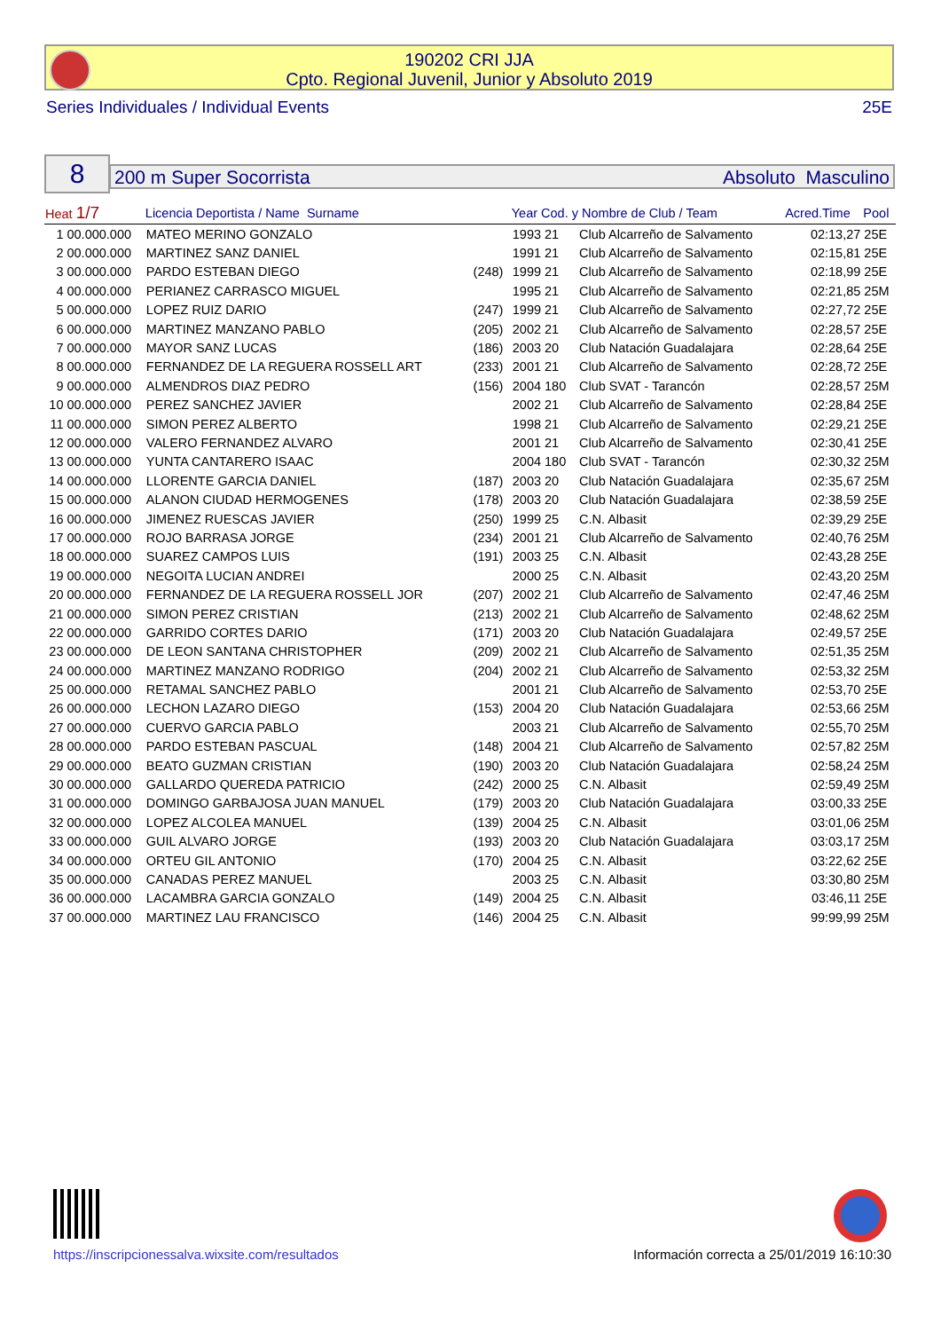190202 CRI JJA
Cpto. Regional Juvenil, Junior y Absoluto 2019
Series Individuales / Individual Events 25E
8 200 m Super Socorrista Absoluto Masculino
| Heat 1/7 | | Licencia Deportista / Name Surname | | Year Cod. y Nombre de Club / Team | | Acred.Time | Pool |
| --- | --- | --- | --- | --- | --- | --- | --- |
| 1 | 00.000.000 | MATEO MERINO GONZALO | | 1993 21 | Club Alcarreño de Salvamento | 02:13,27 | 25E |
| 2 | 00.000.000 | MARTINEZ SANZ DANIEL | | 1991 21 | Club Alcarreño de Salvamento | 02:15,81 | 25E |
| 3 | 00.000.000 | PARDO ESTEBAN DIEGO | (248) | 1999 21 | Club Alcarreño de Salvamento | 02:18,99 | 25E |
| 4 | 00.000.000 | PERIANEZ CARRASCO MIGUEL | | 1995 21 | Club Alcarreño de Salvamento | 02:21,85 | 25M |
| 5 | 00.000.000 | LOPEZ RUIZ DARIO | (247) | 1999 21 | Club Alcarreño de Salvamento | 02:27,72 | 25E |
| 6 | 00.000.000 | MARTINEZ MANZANO PABLO | (205) | 2002 21 | Club Alcarreño de Salvamento | 02:28,57 | 25E |
| 7 | 00.000.000 | MAYOR SANZ LUCAS | (186) | 2003 20 | Club Natación Guadalajara | 02:28,64 | 25E |
| 8 | 00.000.000 | FERNANDEZ DE LA REGUERA ROSSELL ART | (233) | 2001 21 | Club Alcarreño de Salvamento | 02:28,72 | 25E |
| 9 | 00.000.000 | ALMENDROS DIAZ PEDRO | (156) | 2004 180 | Club SVAT - Tarancón | 02:28,57 | 25M |
| 10 | 00.000.000 | PEREZ SANCHEZ JAVIER | | 2002 21 | Club Alcarreño de Salvamento | 02:28,84 | 25E |
| 11 | 00.000.000 | SIMON PEREZ ALBERTO | | 1998 21 | Club Alcarreño de Salvamento | 02:29,21 | 25E |
| 12 | 00.000.000 | VALERO FERNANDEZ ALVARO | | 2001 21 | Club Alcarreño de Salvamento | 02:30,41 | 25E |
| 13 | 00.000.000 | YUNTA CANTARERO ISAAC | | 2004 180 | Club SVAT - Tarancón | 02:30,32 | 25M |
| 14 | 00.000.000 | LLORENTE GARCIA DANIEL | (187) | 2003 20 | Club Natación Guadalajara | 02:35,67 | 25M |
| 15 | 00.000.000 | ALANON CIUDAD HERMOGENES | (178) | 2003 20 | Club Natación Guadalajara | 02:38,59 | 25E |
| 16 | 00.000.000 | JIMENEZ RUESCAS JAVIER | (250) | 1999 25 | C.N. Albasit | 02:39,29 | 25E |
| 17 | 00.000.000 | ROJO BARRASA JORGE | (234) | 2001 21 | Club Alcarreño de Salvamento | 02:40,76 | 25M |
| 18 | 00.000.000 | SUAREZ CAMPOS LUIS | (191) | 2003 25 | C.N. Albasit | 02:43,28 | 25E |
| 19 | 00.000.000 | NEGOITA LUCIAN ANDREI | | 2000 25 | C.N. Albasit | 02:43,20 | 25M |
| 20 | 00.000.000 | FERNANDEZ DE LA REGUERA ROSSELL JOR | (207) | 2002 21 | Club Alcarreño de Salvamento | 02:47,46 | 25M |
| 21 | 00.000.000 | SIMON PEREZ CRISTIAN | (213) | 2002 21 | Club Alcarreño de Salvamento | 02:48,62 | 25M |
| 22 | 00.000.000 | GARRIDO CORTES DARIO | (171) | 2003 20 | Club Natación Guadalajara | 02:49,57 | 25E |
| 23 | 00.000.000 | DE LEON SANTANA CHRISTOPHER | (209) | 2002 21 | Club Alcarreño de Salvamento | 02:51,35 | 25M |
| 24 | 00.000.000 | MARTINEZ MANZANO RODRIGO | (204) | 2002 21 | Club Alcarreño de Salvamento | 02:53,32 | 25M |
| 25 | 00.000.000 | RETAMAL SANCHEZ PABLO | | 2001 21 | Club Alcarreño de Salvamento | 02:53,70 | 25E |
| 26 | 00.000.000 | LECHON LAZARO DIEGO | (153) | 2004 20 | Club Natación Guadalajara | 02:53,66 | 25M |
| 27 | 00.000.000 | CUERVO GARCIA PABLO | | 2003 21 | Club Alcarreño de Salvamento | 02:55,70 | 25M |
| 28 | 00.000.000 | PARDO ESTEBAN PASCUAL | (148) | 2004 21 | Club Alcarreño de Salvamento | 02:57,82 | 25M |
| 29 | 00.000.000 | BEATO GUZMAN CRISTIAN | (190) | 2003 20 | Club Natación Guadalajara | 02:58,24 | 25M |
| 30 | 00.000.000 | GALLARDO QUEREDA PATRICIO | (242) | 2000 25 | C.N. Albasit | 02:59,49 | 25M |
| 31 | 00.000.000 | DOMINGO GARBAJOSA JUAN MANUEL | (179) | 2003 20 | Club Natación Guadalajara | 03:00,33 | 25E |
| 32 | 00.000.000 | LOPEZ ALCOLEA MANUEL | (139) | 2004 25 | C.N. Albasit | 03:01,06 | 25M |
| 33 | 00.000.000 | GUIL ALVARO JORGE | (193) | 2003 20 | Club Natación Guadalajara | 03:03,17 | 25M |
| 34 | 00.000.000 | ORTEU GIL ANTONIO | (170) | 2004 25 | C.N. Albasit | 03:22,62 | 25E |
| 35 | 00.000.000 | CANADAS PEREZ MANUEL | | 2003 25 | C.N. Albasit | 03:30,80 | 25M |
| 36 | 00.000.000 | LACAMBRA GARCIA GONZALO | (149) | 2004 25 | C.N. Albasit | 03:46,11 | 25E |
| 37 | 00.000.000 | MARTINEZ LAU FRANCISCO | (146) | 2004 25 | C.N. Albasit | 99:99,99 | 25M |
https://inscripcionessalva.wixsite.com/resultados
Información correcta a 25/01/2019 16:10:30